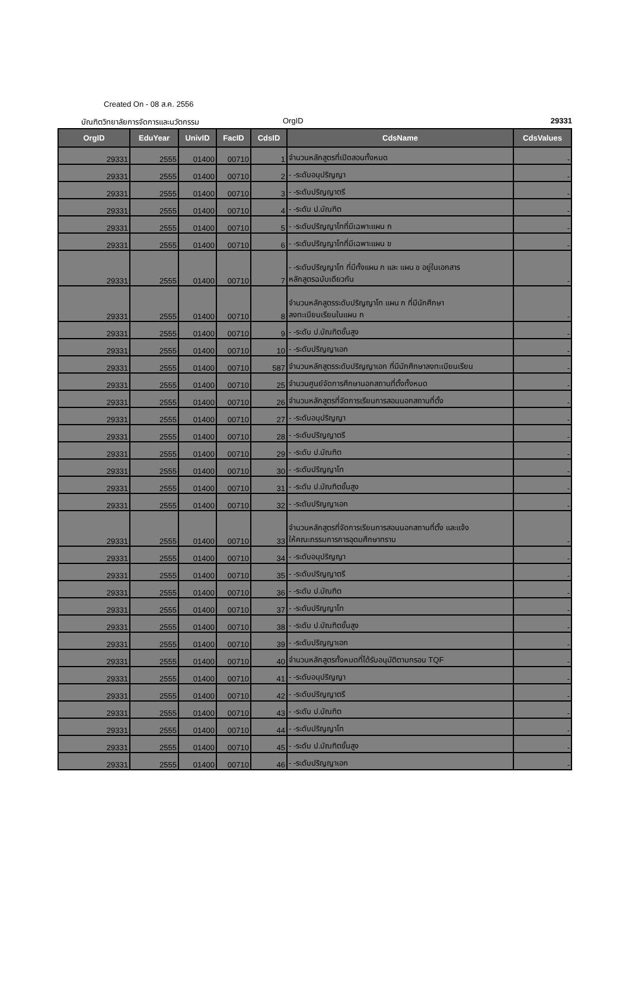Created On - 08 ส.ค. 2556
บัณฑิตวิทยาลัยการจัดการและนวัตกรรม OrgID 29331
| OrgID | EduYear | UnivID | FacID | CdsID | CdsName | CdsValues |
| --- | --- | --- | --- | --- | --- | --- |
| 29331 | 2555 | 01400 | 00710 | 1 | จำนวนหลักสูตรที่เปิดสอนทั้งหมด | - |
| 29331 | 2555 | 01400 | 00710 | 2 | - -ระดับอนุปริญญา | - |
| 29331 | 2555 | 01400 | 00710 | 3 | - -ระดับปริญญาตรี | - |
| 29331 | 2555 | 01400 | 00710 | 4 | - -ระดับ ป.บัณฑิต | - |
| 29331 | 2555 | 01400 | 00710 | 5 | - -ระดับปริญญาโทที่มีเฉพาะแผน ก | - |
| 29331 | 2555 | 01400 | 00710 | 6 | - -ระดับปริญญาโทที่มีเฉพาะแผน ข | - |
| 29331 | 2555 | 01400 | 00710 | 7 | - -ระดับปริญญาโท ที่มีทั้งแผน ก และ แผน ข อยู่ในเอกสาร หลักสูตรฉบับเดียวกัน | - |
| 29331 | 2555 | 01400 | 00710 | 8 | จำนวนหลักสูตรระดับปริญญาโท แผน ก ที่มีนักศึกษา ลงทะเบียนเรียนในแผน ก | - |
| 29331 | 2555 | 01400 | 00710 | 9 | - -ระดับ ป.บัณฑิตขั้นสูง | - |
| 29331 | 2555 | 01400 | 00710 | 10 | - -ระดับปริญญาเอก | - |
| 29331 | 2555 | 01400 | 00710 | 587 | จำนวนหลักสูตรระดับปริญญาเอก ที่มีนักศึกษาลงทะเบียนเรียน | - |
| 29331 | 2555 | 01400 | 00710 | 25 | จำนวนศูนย์จัดการศึกษานอกสถานที่ตั้งทั้งหมด | - |
| 29331 | 2555 | 01400 | 00710 | 26 | จำนวนหลักสูตรที่จัดการเรียนการสอนนอกสถานที่ตั้ง | - |
| 29331 | 2555 | 01400 | 00710 | 27 | - -ระดับอนุปริญญา | - |
| 29331 | 2555 | 01400 | 00710 | 28 | - -ระดับปริญญาตรี | - |
| 29331 | 2555 | 01400 | 00710 | 29 | - -ระดับ ป.บัณฑิต | - |
| 29331 | 2555 | 01400 | 00710 | 30 | - -ระดับปริญญาโท | - |
| 29331 | 2555 | 01400 | 00710 | 31 | - -ระดับ ป.บัณฑิตขั้นสูง | - |
| 29331 | 2555 | 01400 | 00710 | 32 | - -ระดับปริญญาเอก | - |
| 29331 | 2555 | 01400 | 00710 | 33 | จำนวนหลักสูตรที่จัดการเรียนการสอนนอกสถานที่ตั้ง และแจ้ง ให้คณะกรรมการการอุดมศึกษาทราบ | - |
| 29331 | 2555 | 01400 | 00710 | 34 | - -ระดับอนุปริญญา | - |
| 29331 | 2555 | 01400 | 00710 | 35 | - -ระดับปริญญาตรี | - |
| 29331 | 2555 | 01400 | 00710 | 36 | - -ระดับ ป.บัณฑิต | - |
| 29331 | 2555 | 01400 | 00710 | 37 | - -ระดับปริญญาโท | - |
| 29331 | 2555 | 01400 | 00710 | 38 | - -ระดับ ป.บัณฑิตขั้นสูง | - |
| 29331 | 2555 | 01400 | 00710 | 39 | - -ระดับปริญญาเอก | - |
| 29331 | 2555 | 01400 | 00710 | 40 | จำนวนหลักสูตรทั้งหมดที่ได้รับอนุมัติตามกรอบ TQF | - |
| 29331 | 2555 | 01400 | 00710 | 41 | - -ระดับอนุปริญญา | - |
| 29331 | 2555 | 01400 | 00710 | 42 | - -ระดับปริญญาตรี | - |
| 29331 | 2555 | 01400 | 00710 | 43 | - -ระดับ ป.บัณฑิต | - |
| 29331 | 2555 | 01400 | 00710 | 44 | - -ระดับปริญญาโท | - |
| 29331 | 2555 | 01400 | 00710 | 45 | - -ระดับ ป.บัณฑิตขั้นสูง | - |
| 29331 | 2555 | 01400 | 00710 | 46 | - -ระดับปริญญาเอก | - |